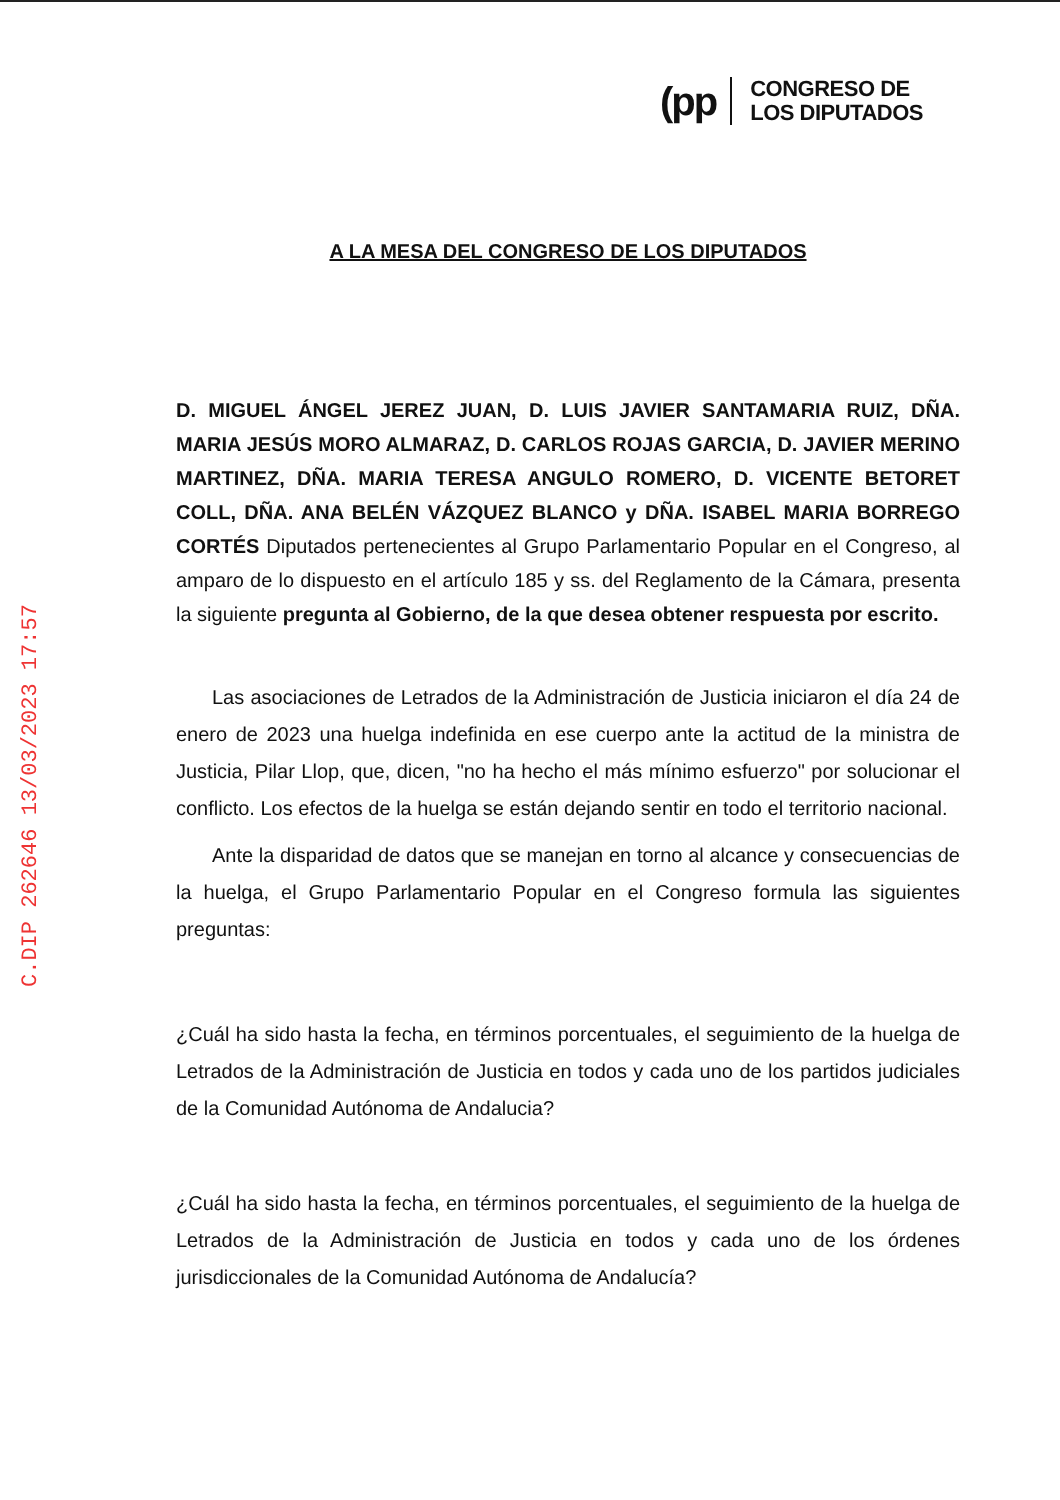(pp
CONGRESO DE
LOS DIPUTADOS
C.DIP 262646 13/03/2023 17:57
A LA MESA DEL CONGRESO DE LOS DIPUTADOS
D. MIGUEL ÁNGEL JEREZ JUAN, D. LUIS JAVIER SANTAMARIA RUIZ, DÑA. MARIA JESÚS MORO ALMARAZ, D. CARLOS ROJAS GARCIA, D. JAVIER MERINO MARTINEZ, DÑA. MARIA TERESA ANGULO ROMERO, D. VICENTE BETORET COLL, DÑA. ANA BELÉN VÁZQUEZ BLANCO y DÑA. ISABEL MARIA BORREGO CORTÉS Diputados pertenecientes al Grupo Parlamentario Popular en el Congreso, al amparo de lo dispuesto en el artículo 185 y ss. del Reglamento de la Cámara, presenta la siguiente pregunta al Gobierno, de la que desea obtener respuesta por escrito.
Las asociaciones de Letrados de la Administración de Justicia iniciaron el día 24 de enero de 2023 una huelga indefinida en ese cuerpo ante la actitud de la ministra de Justicia, Pilar Llop, que, dicen, "no ha hecho el más mínimo esfuerzo" por solucionar el conflicto. Los efectos de la huelga se están dejando sentir en todo el territorio nacional.
Ante la disparidad de datos que se manejan en torno al alcance y consecuencias de la huelga, el Grupo Parlamentario Popular en el Congreso formula las siguientes preguntas:
¿Cuál ha sido hasta la fecha, en términos porcentuales, el seguimiento de la huelga de Letrados de la Administración de Justicia en todos y cada uno de los partidos judiciales de la Comunidad Autónoma de Andalucia?
¿Cuál ha sido hasta la fecha, en términos porcentuales, el seguimiento de la huelga de Letrados de la Administración de Justicia en todos y cada uno de los órdenes jurisdiccionales de la Comunidad Autónoma de Andalucía?